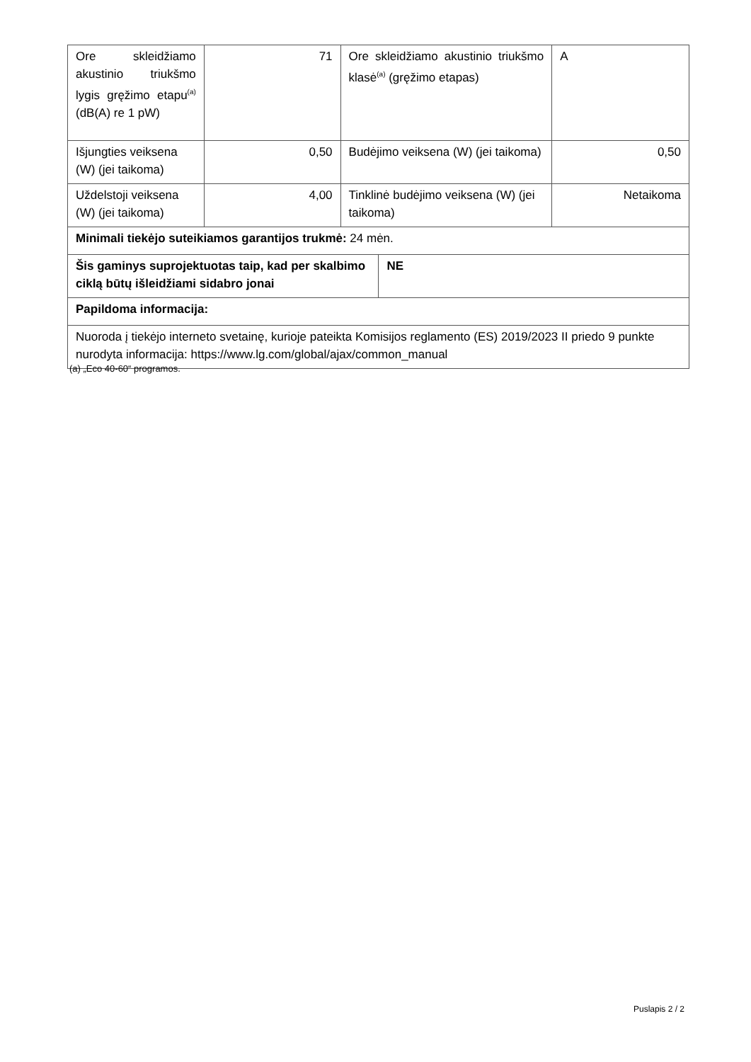| Ore skleidžiamo akustinio triukšmo lygis gręžimo etapu<sup>(a)</sup> (dB(A) re 1 pW) | 71 | Ore skleidžiamo akustinio triukšmo klasė<sup>(a)</sup> (gręžimo etapas) | | A |
| Išjungties veiksena (W) (jei taikoma) | 0,50 | Budėjimo veiksena (W) (jei taikoma) | | 0,50 |
| Uždelstoji veiksena (W) (jei taikoma) | 4,00 | Tinklinė budėjimo veiksena (W) (jei taikoma) | | Netaikoma |
| Minimali tiekėjo suteikiamos garantijos trukmė: 24 mėn. | | | | |
| Šis gaminys suprojektuotas taip, kad per skalbimo ciklą būtų išleidžiami sidabro jonai | | | NE | |
| Papildoma informacija: | | | | |
| Nuoroda į tiekėjo interneto svetainę, kurioje pateikta Komisijos reglamento (ES) 2019/2023 II priedo 9 punkte nurodyta informacija: https://www.lg.com/global/ajax/common_manual | | | | |
(a) „Eco 40-60“ programos.
Puslapis 2 / 2